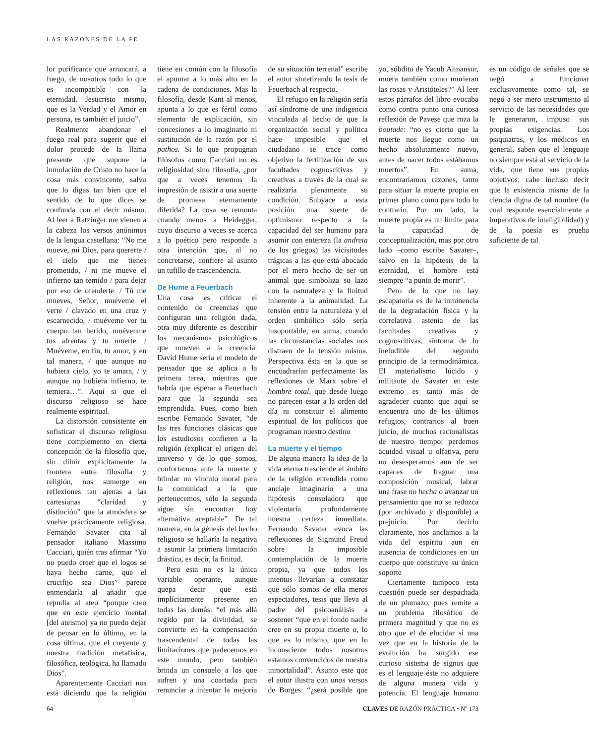LAS RAZONES DE LA FE
lor purificante que arrancará, a fuego, de nosotros todo lo que es incompatible con la eternidad. Jesucristo mismo, que es la Verdad y el Amor en persona, es también el juicio”.
Realmente abandonar el fuego real para sugerir que el dolor procede de la llama presente que supone la inmolación de Cristo no hace la cosa más convincente, salvo que lo digas tan bien que el sentido de lo que dices se confunda con el decir mismo. Al leer a Ratzinger me vienen a la cabeza los versos anónimos de la lengua castellana: “No me mueve, mi Dios, para quererte / el cielo que me tienes prometido, / ni me mueve el infierno tan temido / para dejar por eso de ofenderte. / Tú me mueves, Señor, muéveme el verte / clavado en una cruz y escarnecido, / muéveme ver tu cuerpo tan herido, muévenme tus afrentas y tu muerte. / Muéveme, en fin, tu amor, y en tal manera, / que aunque no hubiera cielo, yo te amara, / y aunque no hubiera infierno, te temiera…”. Aquí si que el discurso religioso se hace realmente espiritual.
La distorsión consistente en sofisticar el discurso religioso tiene complemento en cierta concepción de la filosofía que, sin diluir explícitamente la frontera entre filosofía y religión, nos sumerge en reflexiones tan ajenas a las cartesianas “claridad y distinción” que la atmósfera se vuelve prácticamente religiosa. Fernando Savater cita al pensador italiano Massimo Cacciari, quién tras afirmar “Yo no puedo creer que el logos se haya hecho carne, que el crucifijo sea Dios” parece enmendarla al añadir que repudia al ateo “porque creo que en este ejercicio mental [del ateismo] ya no puedo dejar de pensar en lo último, en la cosa última, que el creyente y nuestra tradición metafísica, filosófica, teológica, ha llamado Dios”.
Aparentemente Cacciari nos está diciendo que la religión tiene en común con la filosofía el apuntar a lo más alto en la cadena de condiciones. Mas la filosofía, desde Kant al menos, apunta a lo que es fértil como elemento de explicación, sin concesiones a lo imaginario ni sustitución de la razón por el pathos. Si lo que propugnan filósofos como Cacciari no es religiosidad sino filosofía, ¿por que a veces tenemos la impresión de asistir a una suerte de promesa eternamente diferida? La cosa se remonta cuando menos a Heidegger, cuyo discurso a veces se acerca a lo poético pero responde a otra intención que, al no concretarse, confiere al asunto un tufillo de trascendencia.
De Hume a Feuerbach
Una cosa es criticar el contenido de creencias que configuran una religión dada, otra muy diferente es describir los mecanismos psicológicos que mueven a la creencia. David Hume sería el modelo de pensador que se aplica a la primera tarea, mientras que habría que esperar a Feuerbach para que la segunda sea emprendida. Pues, como bien escribe Fernando Savater, “de las tres funciones clásicas que los estudiosos confieren a la religión (explicar el origen del universo y de lo que somos, confortarnos ante la muerte y brindar un vínculo moral para la comunidad a la que pertenecemos, sólo la segunda sigue sin encontrar hoy alternativa aceptable”. De tal manera, en la génesis del hecho religioso se hallaría la negativa a asumir la primera limitación drástica, es decir, la finitud.
Pero esta no es la única variable operante, aunque quepa decir que está implícitamente presente en todas las demás: “el más allá regido por la divinidad, se convierte en la compensación trascendental de todas las limitaciones que padecemos en este mundo, pero también brinda un consuelo a los que sufren y una coartada para renunciar a intentar la mejoría de su situación terrenal” escribe el autor sintetizando la tesis de Feuerbach al respecto.
El refugio en la religión sería así síndrome de una indigencia vinculada al hecho de que la organización social y política hace imposible que el ciudadano se trace como objetivo la fertilización de sus facultades cognoscitivas y creativas a través de la cual se realizaría plenamente su condición. Subyace a esta posición una suerte de optimismo respecto a la capacidad del ser humano para asumir con entereza (la andreia de los griegos) las vicisitudes trágicas a las que está abocado por el mero hecho de ser un animal que simboliza su lazo con la naturaleza y la finitud inherente a la animalidad. La tensión entre la naturaleza y el orden simbólico sólo sería insoportable, en suma, cuando las circunstancias sociales nos distraen de la tensión misma. Perspectiva ésta en la que se encuadrarían perfectamente las reflexiones de Marx sobre el hombre total, que desde luego no parecen estar a la orden del día ni constituir el alimento espiritual de los políticos que programan nuestro destino
La muerte y el tiempo
De alguna manera la idea de la vida eterna trasciende el ámbito de la religión entendida como anclaje imaginario a una hipótesis consoladora que violentaría profundamente nuestra certeza inmediata. Fernando Savater evoca las reflexiones de Sigmund Freud sobre la imposible contemplación de la muerte propia, ya que todos los intentos llevarían a constatar que sólo somos de ella meros espectadores, tesis que lleva al padre del psicoanálisis a sostener “que en el fondo nadie cree en su propia muerte o, lo que es lo mismo, que en lo inconsciente todos nosotros estamos convencidos de nuestra inmortalidad”. Asunto este que el autor ilustra con unos versos de Borges: “¿será posible que yo, súbdito de Yacub Almansur, muera también como murieran las rosas y Aristóteles?” Al leer estos párrafos del libro evocaba como contra punto una curiosa reflexión de Pavese que roza la boutade: “no es cierto que la muerte nos llegue como un hecho absolutamente nuevo, antes de nacer todos estábamos muertos”. En suma, encontraríamos razones, tanto para situar la muerte propia en primer plano como para todo lo contrario. Por un lado, la muerte propia es un límite para la capacidad de conceptualización, mas por otro lado –como escribe Savater–, salvo en la hipótesis de la eternidad, el hombre está siempre “a punto de morir”.
Pero de lo que no hay escapatoria es de la inminencia de la degradación física y la correlativa astenia de las facultades creativas y cognoscitivas, síntoma de lo ineludible del segundo principio de la termodinámica. El materialismo lúcido y militante de Savater en este extremo es tanto más de agradecer cuanto que aquí se encuentra uno de los últimos refugios, contrarios al buen juicio, de muchos racionalistas de nuestro tiempo: perdemos acuidad visual u olfativa, pero no desesperamos aun de ser capaces de fraguar una composición musical, labrar una frase no hecha o avanzar un pensamiento que no se reduzca (por archivado y disponible) a prejuicio. Por decirlo claramente, nos anclamos a la vida del espíritu aun en ausencia de condiciones en un cuerpo que constituye su único soporte
Ciertamente tampoco esta cuestión puede ser despachada de un plumazo, pues remite a un problema filosófico de primera magnitud y que no es otro que el de elucidar si una vez que en la historia de la evolución ha surgido ese curioso sistema de signos que es el lenguaje éste no adquiere de alguna manera vida y potencia. El lenguaje humano es un código de señales que se negó a funcionar exclusivamente como tal, se negó a ser mero instrumento al servicio de las necesidades que le generaron, impuso sus propias exigencias. Los psiquiatras, y los médicos en general, saben que el lenguaje no siempre está al servicio de la vida, que tiene sus propios objetivos; cabe incluso decir que la existencia misma de la ciencia digna de tal nombre (la cual responde esencialmente a imperativos de inteligibilidad) y de la poesía es prueba suficiente de tal
64 CLAVES DE RAZÓN PRÁCTICA • Nº 173